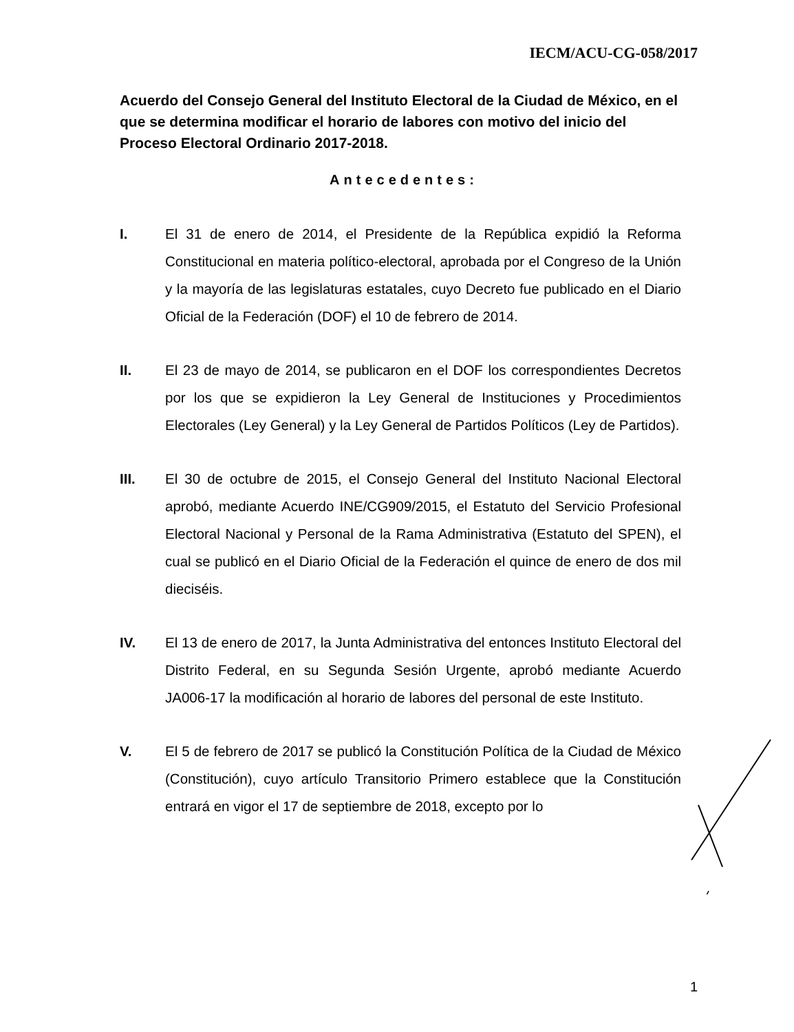IECM/ACU-CG-058/2017
Acuerdo del Consejo General del Instituto Electoral de la Ciudad de México, en el que se determina modificar el horario de labores con motivo del inicio del Proceso Electoral Ordinario 2017-2018.
Antecedentes:
I. El 31 de enero de 2014, el Presidente de la República expidió la Reforma Constitucional en materia político-electoral, aprobada por el Congreso de la Unión y la mayoría de las legislaturas estatales, cuyo Decreto fue publicado en el Diario Oficial de la Federación (DOF) el 10 de febrero de 2014.
II. El 23 de mayo de 2014, se publicaron en el DOF los correspondientes Decretos por los que se expidieron la Ley General de Instituciones y Procedimientos Electorales (Ley General) y la Ley General de Partidos Políticos (Ley de Partidos).
III. El 30 de octubre de 2015, el Consejo General del Instituto Nacional Electoral aprobó, mediante Acuerdo INE/CG909/2015, el Estatuto del Servicio Profesional Electoral Nacional y Personal de la Rama Administrativa (Estatuto del SPEN), el cual se publicó en el Diario Oficial de la Federación el quince de enero de dos mil dieciséis.
IV. El 13 de enero de 2017, la Junta Administrativa del entonces Instituto Electoral del Distrito Federal, en su Segunda Sesión Urgente, aprobó mediante Acuerdo JA006-17 la modificación al horario de labores del personal de este Instituto.
V. El 5 de febrero de 2017 se publicó la Constitución Política de la Ciudad de México (Constitución), cuyo artículo Transitorio Primero establece que la Constitución entrará en vigor el 17 de septiembre de 2018, excepto por lo
1